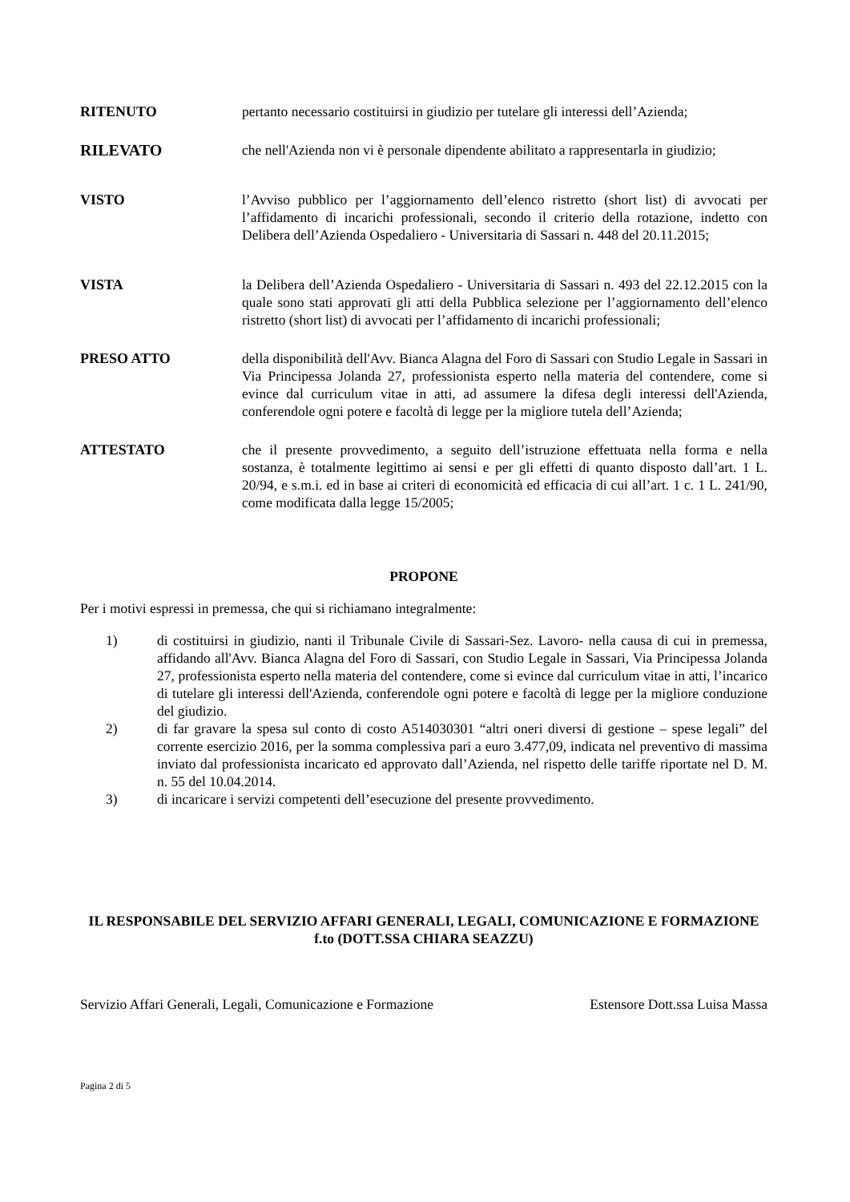RITENUTO pertanto necessario costituirsi in giudizio per tutelare gli interessi dell’Azienda;
RILEVATO che nell'Azienda non vi è personale dipendente abilitato a rappresentarla in giudizio;
VISTO l’Avviso pubblico per l’aggiornamento dell’elenco ristretto (short list) di avvocati per l’affidamento di incarichi professionali, secondo il criterio della rotazione, indetto con Delibera dell’Azienda Ospedaliero - Universitaria di Sassari n. 448 del 20.11.2015;
VISTA la Delibera dell’Azienda Ospedaliero - Universitaria di Sassari n. 493 del 22.12.2015 con la quale sono stati approvati gli atti della Pubblica selezione per l’aggiornamento dell’elenco ristretto (short list) di avvocati per l’affidamento di incarichi professionali;
PRESO ATTO della disponibilità dell'Avv. Bianca Alagna del Foro di Sassari con Studio Legale in Sassari in Via Principessa Jolanda 27, professionista esperto nella materia del contendere, come si evince dal curriculum vitae in atti, ad assumere la difesa degli interessi dell'Azienda, conferendole ogni potere e facoltà di legge per la migliore tutela dell’Azienda;
ATTESTATO che il presente provvedimento, a seguito dell’istruzione effettuata nella forma e nella sostanza, è totalmente legittimo ai sensi e per gli effetti di quanto disposto dall’art. 1 L. 20/94, e s.m.i. ed in base ai criteri di economicità ed efficacia di cui all’art. 1 c. 1 L. 241/90, come modificata dalla legge 15/2005;
PROPONE
Per i motivi espressi in premessa, che qui si richiamano integralmente:
1) di costituirsi in giudizio, nanti il Tribunale Civile di Sassari-Sez. Lavoro- nella causa di cui in premessa, affidando all'Avv. Bianca Alagna del Foro di Sassari, con Studio Legale in Sassari, Via Principessa Jolanda 27, professionista esperto nella materia del contendere, come si evince dal curriculum vitae in atti, l’incarico di tutelare gli interessi dell'Azienda, conferendole ogni potere e facoltà di legge per la migliore conduzione del giudizio.
2) di far gravare la spesa sul conto di costo A514030301 “altri oneri diversi di gestione – spese legali” del corrente esercizio 2016, per la somma complessiva pari a euro 3.477,09, indicata nel preventivo di massima inviato dal professionista incaricato ed approvato dall’Azienda, nel rispetto delle tariffe riportate nel D. M. n. 55 del 10.04.2014.
3) di incaricare i servizi competenti dell’esecuzione del presente provvedimento.
IL RESPONSABILE DEL SERVIZIO AFFARI GENERALI, LEGALI, COMUNICAZIONE E FORMAZIONE
f.to (DOTT.SSA CHIARA SEAZZU)
Servizio Affari Generali, Legali, Comunicazione e Formazione Estensore Dott.ssa Luisa Massa
Pagina 2 di 5